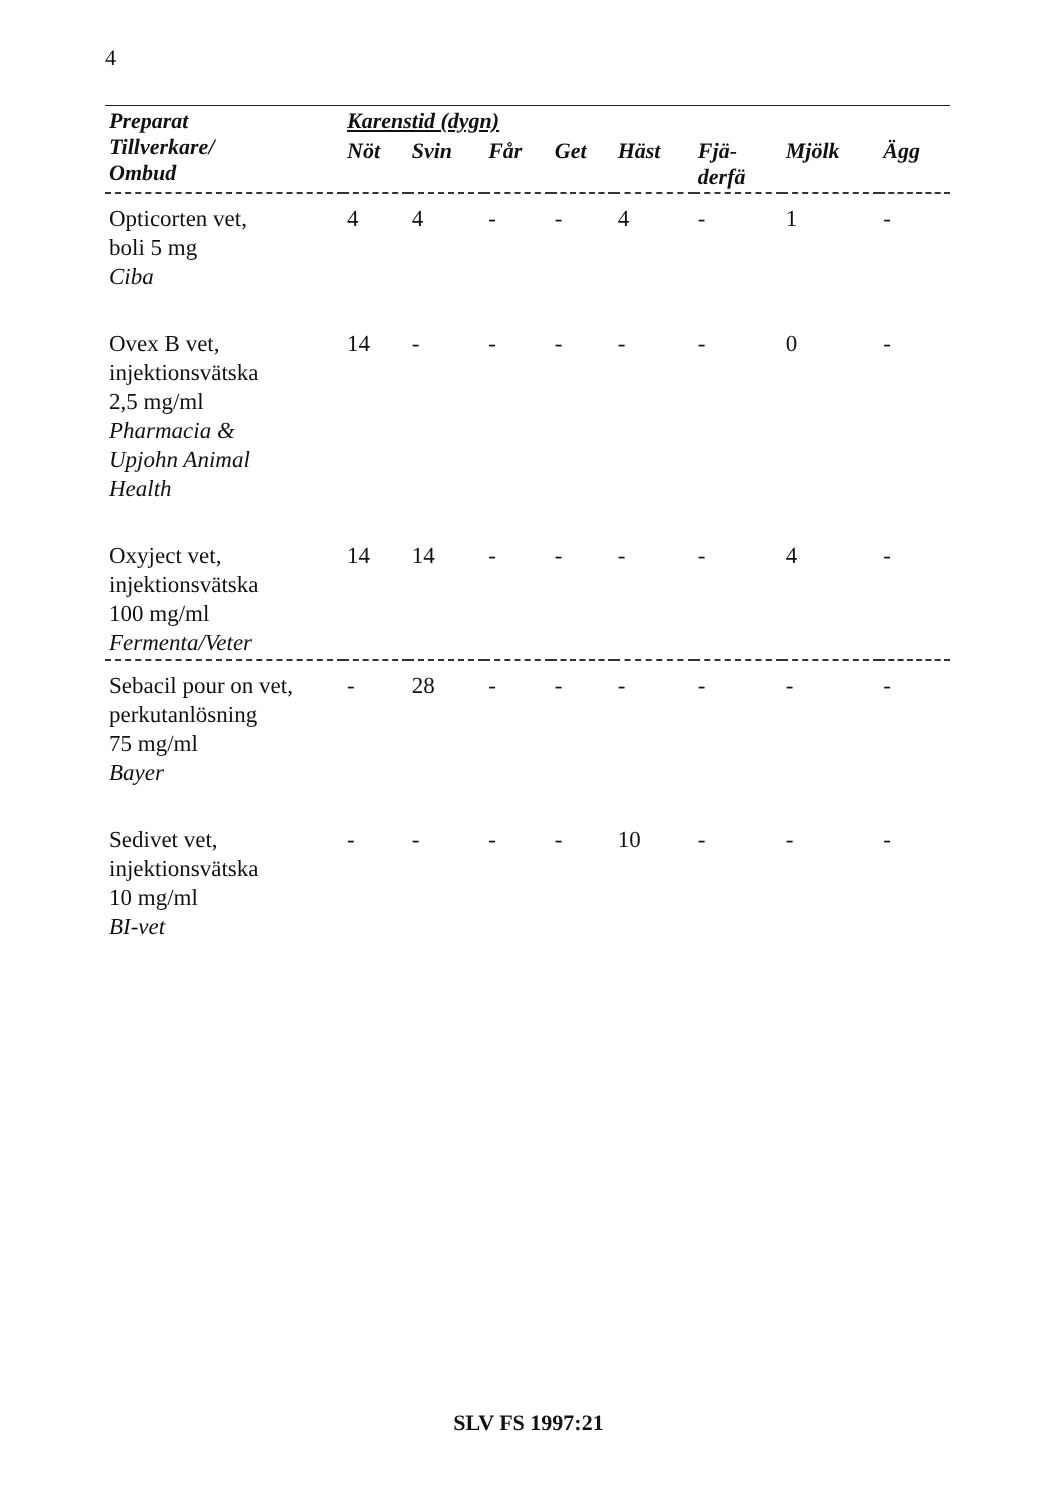4
| Preparat Tillverkare/ Ombud | Karenstid (dygn) | | | | | | | |
| --- | --- | --- | --- | --- | --- | --- | --- | --- |
| | Nöt | Svin | Får | Get | Häst | Fjä- derfä | Mjölk | Ägg |
| Opticorten vet, boli 5 mg Ciba | 4 | 4 | - | - | 4 | - | 1 | - |
| Ovex B vet, injektionsvätska 2,5 mg/ml Pharmacia & Upjohn Animal Health | 14 | - | - | - | - | - | 0 | - |
| Oxyject vet, injektionsvätska 100 mg/ml Fermenta/Veter | 14 | 14 | - | - | - | - | 4 | - |
| Sebacil pour on vet, perkutanlösning 75 mg/ml Bayer | - | 28 | - | - | - | - | - | - |
| Sedivet vet, injektionsvätska 10 mg/ml BI-vet | - | - | - | - | 10 | - | - | - |
SLV FS 1997:21